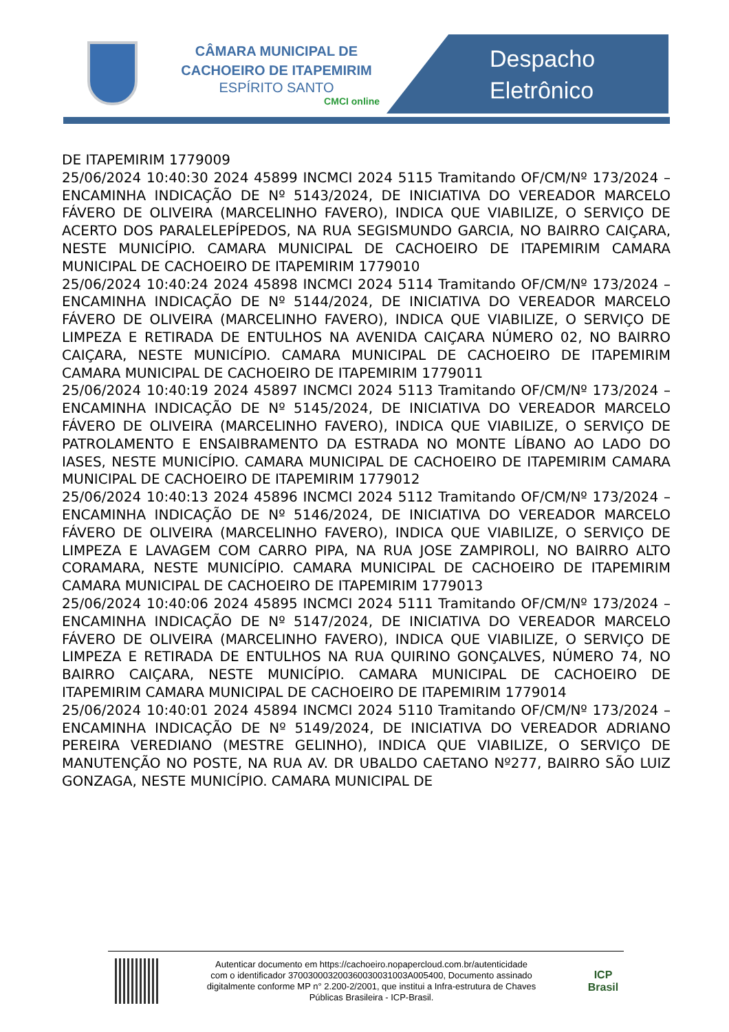CÂMARA MUNICIPAL DE
CACHOEIRO DE ITAPEMIRIM
ESPÍRITO SANTO
CMCI online
Despacho
Eletrônico
DE ITAPEMIRIM 1779009
25/06/2024 10:40:30 2024 45899 INCMCI 2024 5115 Tramitando OF/CM/Nº 173/2024 – ENCAMINHA INDICAÇÃO DE Nº 5143/2024, DE INICIATIVA DO VEREADOR MARCELO FÁVERO DE OLIVEIRA (MARCELINHO FAVERO), INDICA QUE VIABILIZE, O SERVIÇO DE ACERTO DOS PARALELEPÍPEDOS, NA RUA SEGISMUNDO GARCIA, NO BAIRRO CAIÇARA, NESTE MUNICÍPIO. CAMARA MUNICIPAL DE CACHOEIRO DE ITAPEMIRIM CAMARA MUNICIPAL DE CACHOEIRO DE ITAPEMIRIM 1779010
25/06/2024 10:40:24 2024 45898 INCMCI 2024 5114 Tramitando OF/CM/Nº 173/2024 – ENCAMINHA INDICAÇÃO DE Nº 5144/2024, DE INICIATIVA DO VEREADOR MARCELO FÁVERO DE OLIVEIRA (MARCELINHO FAVERO), INDICA QUE VIABILIZE, O SERVIÇO DE LIMPEZA E RETIRADA DE ENTULHOS NA AVENIDA CAIÇARA NÚMERO 02, NO BAIRRO CAIÇARA, NESTE MUNICÍPIO. CAMARA MUNICIPAL DE CACHOEIRO DE ITAPEMIRIM CAMARA MUNICIPAL DE CACHOEIRO DE ITAPEMIRIM 1779011
25/06/2024 10:40:19 2024 45897 INCMCI 2024 5113 Tramitando OF/CM/Nº 173/2024 – ENCAMINHA INDICAÇÃO DE Nº 5145/2024, DE INICIATIVA DO VEREADOR MARCELO FÁVERO DE OLIVEIRA (MARCELINHO FAVERO), INDICA QUE VIABILIZE, O SERVIÇO DE PATROLAMENTO E ENSAIBRAMENTO DA ESTRADA NO MONTE LÍBANO AO LADO DO IASES, NESTE MUNICÍPIO. CAMARA MUNICIPAL DE CACHOEIRO DE ITAPEMIRIM CAMARA MUNICIPAL DE CACHOEIRO DE ITAPEMIRIM 1779012
25/06/2024 10:40:13 2024 45896 INCMCI 2024 5112 Tramitando OF/CM/Nº 173/2024 – ENCAMINHA INDICAÇÃO DE Nº 5146/2024, DE INICIATIVA DO VEREADOR MARCELO FÁVERO DE OLIVEIRA (MARCELINHO FAVERO), INDICA QUE VIABILIZE, O SERVIÇO DE LIMPEZA E LAVAGEM COM CARRO PIPA, NA RUA JOSE ZAMPIROLI, NO BAIRRO ALTO CORAMARA, NESTE MUNICÍPIO. CAMARA MUNICIPAL DE CACHOEIRO DE ITAPEMIRIM CAMARA MUNICIPAL DE CACHOEIRO DE ITAPEMIRIM 1779013
25/06/2024 10:40:06 2024 45895 INCMCI 2024 5111 Tramitando OF/CM/Nº 173/2024 – ENCAMINHA INDICAÇÃO DE Nº 5147/2024, DE INICIATIVA DO VEREADOR MARCELO FÁVERO DE OLIVEIRA (MARCELINHO FAVERO), INDICA QUE VIABILIZE, O SERVIÇO DE LIMPEZA E RETIRADA DE ENTULHOS NA RUA QUIRINO GONÇALVES, NÚMERO 74, NO BAIRRO CAIÇARA, NESTE MUNICÍPIO. CAMARA MUNICIPAL DE CACHOEIRO DE ITAPEMIRIM CAMARA MUNICIPAL DE CACHOEIRO DE ITAPEMIRIM 1779014
25/06/2024 10:40:01 2024 45894 INCMCI 2024 5110 Tramitando OF/CM/Nº 173/2024 – ENCAMINHA INDICAÇÃO DE Nº 5149/2024, DE INICIATIVA DO VEREADOR ADRIANO PEREIRA VEREDIANO (MESTRE GELINHO), INDICA QUE VIABILIZE, O SERVIÇO DE MANUTENÇÃO NO POSTE, NA RUA AV. DR UBALDO CAETANO Nº277, BAIRRO SÃO LUIZ GONZAGA, NESTE MUNICÍPIO. CAMARA MUNICIPAL DE
Autenticar documento em https://cachoeiro.nopapercloud.com.br/autenticidade
com o identificador 370030003200360030031003A005400, Documento assinado
digitalmente conforme MP n° 2.200-2/2001, que institui a Infra-estrutura de Chaves
Públicas Brasileira - ICP-Brasil.
ICP
Brasil